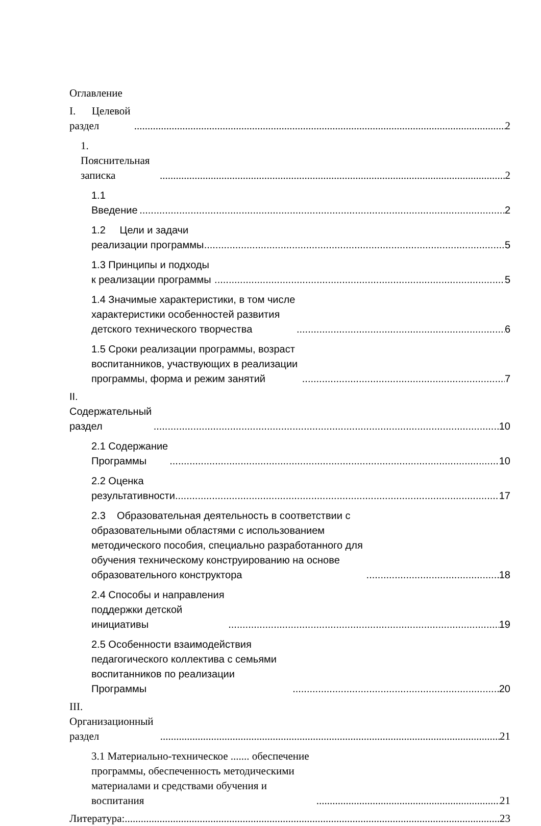Оглавление
I. Целевой раздел 2
1. Пояснительная записка 2
1.1 Введение 2
1.2 Цели и задачи реализации программы 5
1.3 Принципы и подходы к реализации программы 5
1.4 Значимые характеристики, в том числе характеристики особенностей развития детского технического творчества 6
1.5 Сроки реализации программы, возраст воспитанников, участвующих в реализации программы, форма и режим занятий 7
II. Содержательный раздел 10
2.1 Содержание Программы 10
2.2 Оценка результативности 17
2.3 Образовательная деятельность в соответствии с образовательными областями с использованием методического пособия, специально разработанного для обучения техническому конструированию на основе образовательного конструктора 18
2.4 Способы и направления поддержки детской инициативы 19
2.5 Особенности взаимодействия педагогического коллектива с семьями воспитанников по реализации Программы 20
III. Организационный раздел 21
3.1 Материально-техническое ....... обеспечение программы, обеспеченность методическими материалами и средствами обучения и воспитания 21
Литература: 23